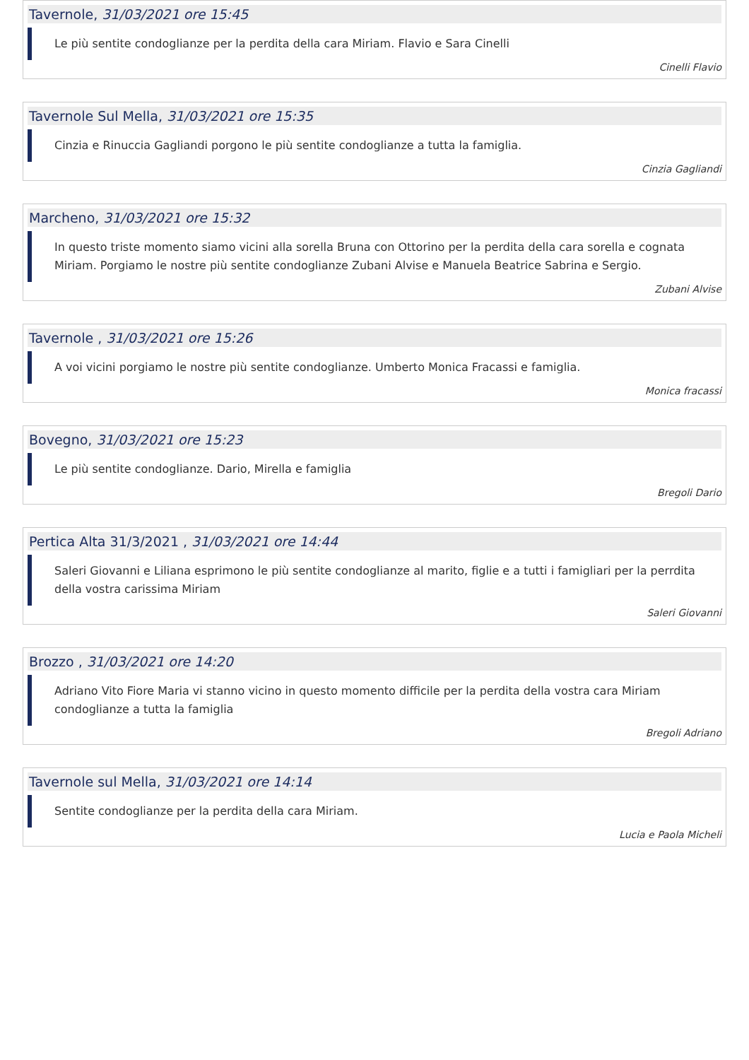Tavernole, 31/03/2021 ore 15:45
Le più sentite condoglianze per la perdita della cara Miriam. Flavio e Sara Cinelli
Cinelli Flavio
Tavernole Sul Mella, 31/03/2021 ore 15:35
Cinzia e Rinuccia Gagliandi porgono le più sentite condoglianze a tutta la famiglia.
Cinzia Gagliandi
Marcheno, 31/03/2021 ore 15:32
In questo triste momento siamo vicini alla sorella Bruna con Ottorino per la perdita della cara sorella e cognata Miriam. Porgiamo le nostre più sentite condoglianze Zubani Alvise e Manuela Beatrice Sabrina e Sergio.
Zubani Alvise
Tavernole , 31/03/2021 ore 15:26
A voi vicini porgiamo le nostre più sentite condoglianze. Umberto Monica Fracassi e famiglia.
Monica fracassi
Bovegno, 31/03/2021 ore 15:23
Le più sentite condoglianze. Dario, Mirella e famiglia
Bregoli Dario
Pertica Alta 31/3/2021 , 31/03/2021 ore 14:44
Saleri Giovanni e Liliana esprimono le più sentite condoglianze al marito, figlie e a tutti i famigliari per la perrdita della vostra carissima Miriam
Saleri Giovanni
Brozzo , 31/03/2021 ore 14:20
Adriano Vito Fiore Maria vi stanno vicino in questo momento difficile per la perdita della vostra cara Miriam condoglianze a tutta la famiglia
Bregoli Adriano
Tavernole sul Mella, 31/03/2021 ore 14:14
Sentite condoglianze per la perdita della cara Miriam.
Lucia e Paola Micheli